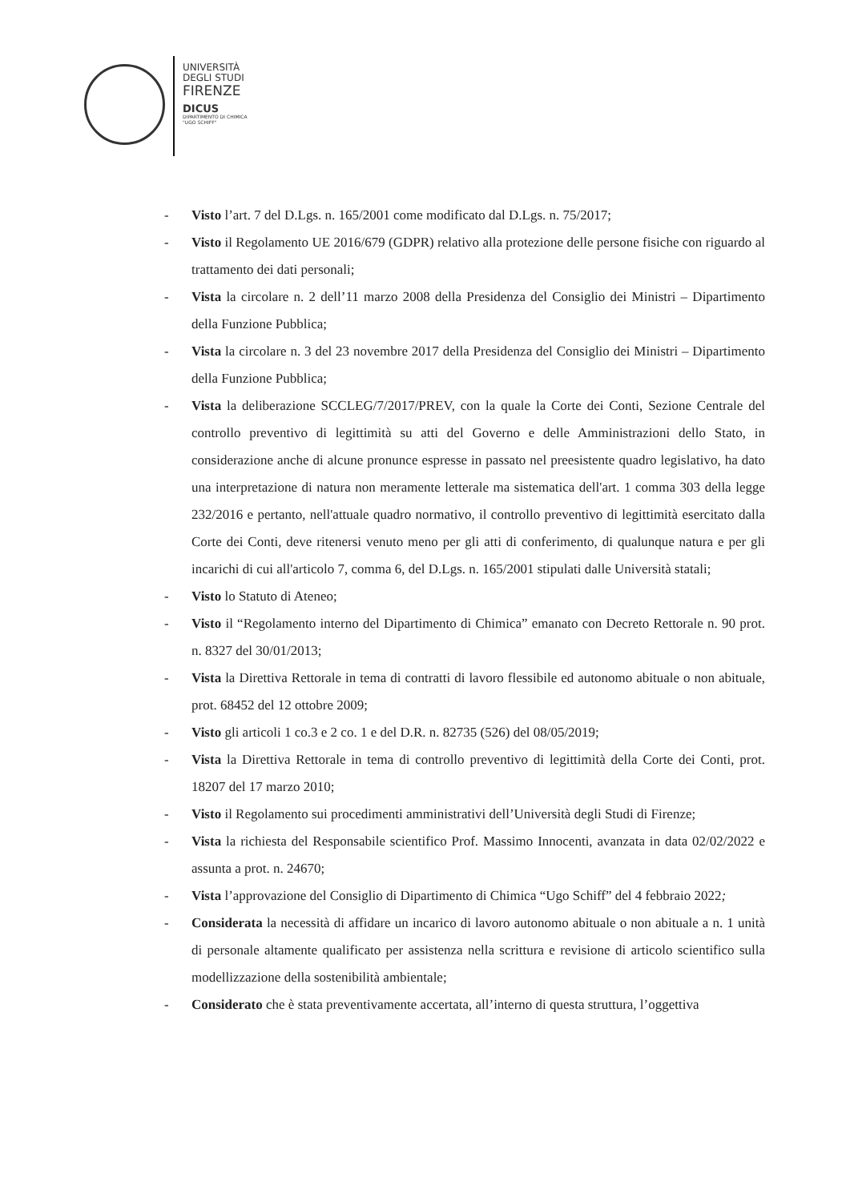UNIVERSITÀ
DEGLI STUDI
FIRENZE
DICUS
DIPARTIMENTO DI CHIMICA
"UGO SCHIFF"
- Visto l’art. 7 del D.Lgs. n. 165/2001 come modificato dal D.Lgs. n. 75/2017;
- Visto il Regolamento UE 2016/679 (GDPR) relativo alla protezione delle persone fisiche con riguardo al trattamento dei dati personali;
- Vista la circolare n. 2 dell’11 marzo 2008 della Presidenza del Consiglio dei Ministri – Dipartimento della Funzione Pubblica;
- Vista la circolare n. 3 del 23 novembre 2017 della Presidenza del Consiglio dei Ministri – Dipartimento della Funzione Pubblica;
- Vista la deliberazione SCCLEG/7/2017/PREV, con la quale la Corte dei Conti, Sezione Centrale del controllo preventivo di legittimità su atti del Governo e delle Amministrazioni dello Stato, in considerazione anche di alcune pronunce espresse in passato nel preesistente quadro legislativo, ha dato una interpretazione di natura non meramente letterale ma sistematica dell'art. 1 comma 303 della legge 232/2016 e pertanto, nell'attuale quadro normativo, il controllo preventivo di legittimità esercitato dalla Corte dei Conti, deve ritenersi venuto meno per gli atti di conferimento, di qualunque natura e per gli incarichi di cui all'articolo 7, comma 6, del D.Lgs. n. 165/2001 stipulati dalle Università statali;
- Visto lo Statuto di Ateneo;
- Visto il “Regolamento interno del Dipartimento di Chimica” emanato con Decreto Rettorale n. 90 prot. n. 8327 del 30/01/2013;
- Vista la Direttiva Rettorale in tema di contratti di lavoro flessibile ed autonomo abituale o non abituale, prot. 68452 del 12 ottobre 2009;
- Visto gli articoli 1 co.3 e 2 co. 1 e del D.R. n. 82735 (526) del 08/05/2019;
- Vista la Direttiva Rettorale in tema di controllo preventivo di legittimità della Corte dei Conti, prot. 18207 del 17 marzo 2010;
- Visto il Regolamento sui procedimenti amministrativi dell’Università degli Studi di Firenze;
- Vista la richiesta del Responsabile scientifico Prof. Massimo Innocenti, avanzata in data 02/02/2022 e assunta a prot. n. 24670;
- Vista l’approvazione del Consiglio di Dipartimento di Chimica “Ugo Schiff” del 4 febbraio 2022;
- Considerata la necessità di affidare un incarico di lavoro autonomo abituale o non abituale a n. 1 unità di personale altamente qualificato per assistenza nella scrittura e revisione di articolo scientifico sulla modellizzazione della sostenibilità ambientale;
- Considerato che è stata preventivamente accertata, all’interno di questa struttura, l’oggettiva